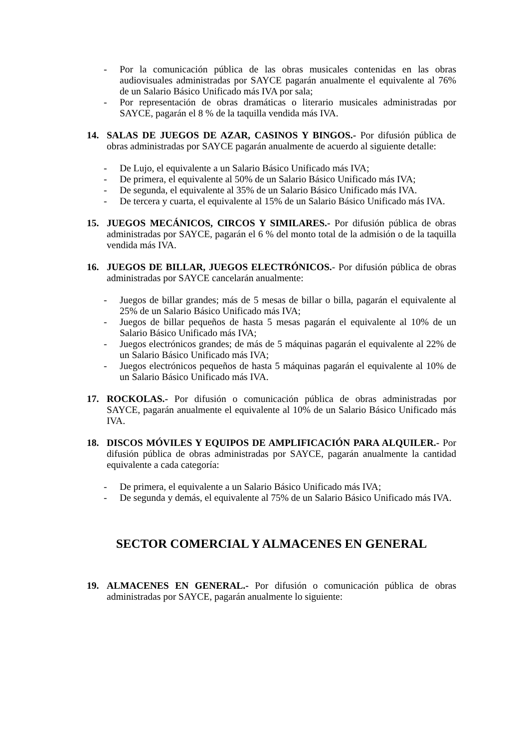- Por la comunicación pública de las obras musicales contenidas en las obras audiovisuales administradas por SAYCE pagarán anualmente el equivalente al 76% de un Salario Básico Unificado más IVA por sala;
- Por representación de obras dramáticas o literario musicales administradas por SAYCE, pagarán el 8 % de la taquilla vendida más IVA.
14. SALAS DE JUEGOS DE AZAR, CASINOS Y BINGOS.- Por difusión pública de obras administradas por SAYCE pagarán anualmente de acuerdo al siguiente detalle:
- De Lujo, el equivalente a un Salario Básico Unificado más IVA;
- De primera, el equivalente al 50% de un Salario Básico Unificado más IVA;
- De segunda, el equivalente al 35% de un Salario Básico Unificado más IVA.
- De tercera y cuarta, el equivalente al 15% de un Salario Básico Unificado más IVA.
15. JUEGOS MECÁNICOS, CIRCOS Y SIMILARES.- Por difusión pública de obras administradas por SAYCE, pagarán el 6 % del monto total de la admisión o de la taquilla vendida más IVA.
16. JUEGOS DE BILLAR, JUEGOS ELECTRÓNICOS.- Por difusión pública de obras administradas por SAYCE cancelarán anualmente:
- Juegos de billar grandes; más de 5 mesas de billar o billa, pagarán el equivalente al 25% de un Salario Básico Unificado más IVA;
- Juegos de billar pequeños de hasta 5 mesas pagarán el equivalente al 10% de un Salario Básico Unificado más IVA;
- Juegos electrónicos grandes; de más de 5 máquinas pagarán el equivalente al 22% de un Salario Básico Unificado más IVA;
- Juegos electrónicos pequeños de hasta 5 máquinas pagarán el equivalente al 10% de un Salario Básico Unificado más IVA.
17. ROCKOLAS.- Por difusión o comunicación pública de obras administradas por SAYCE, pagarán anualmente el equivalente al 10% de un Salario Básico Unificado más IVA.
18. DISCOS MÓVILES Y EQUIPOS DE AMPLIFICACIÓN PARA ALQUILER.- Por difusión pública de obras administradas por SAYCE, pagarán anualmente la cantidad equivalente a cada categoría:
- De primera, el equivalente a un Salario Básico Unificado más IVA;
- De segunda y demás, el equivalente al 75% de un Salario Básico Unificado más IVA.
SECTOR COMERCIAL Y ALMACENES EN GENERAL
19. ALMACENES EN GENERAL.- Por difusión o comunicación pública de obras administradas por SAYCE, pagarán anualmente lo siguiente: